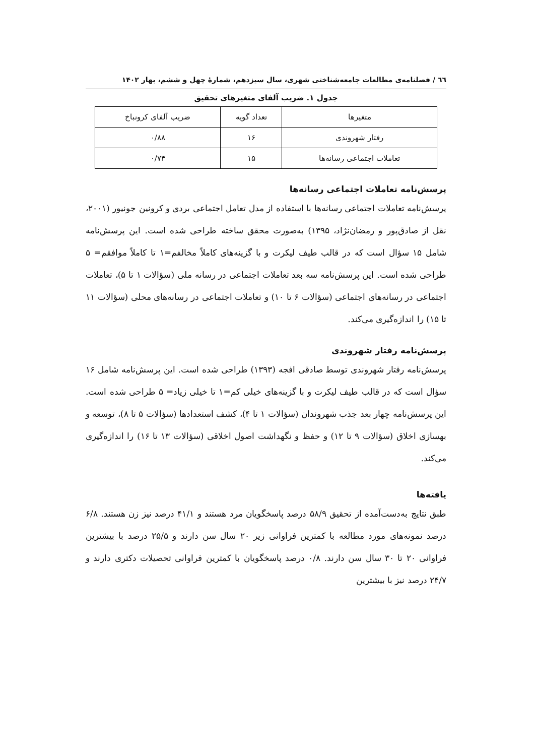٦٦ / فصلنامه‌ی مطالعات جامعه‌شناختی شهری، سال سیزدهم، شمارۀ چهل و ششم، بهار ۱۴۰۲
جدول ۱. ضریب آلفای متغیرهای تحقیق
| متغیرها | تعداد گویه | ضریب آلفای کرونباخ |
| رفتار شهروندی | ۱۶ | ۰/۸۸ |
| تعاملات اجتماعی رسانه‌ها | ۱۵ | ۰/۷۴ |
پرسش‌نامه تعاملات اجتماعی رسانه‌ها
پرسش‌نامه تعاملات اجتماعی رسانه‌ها با استفاده از مدل تعامل اجتماعی بردی و کرونین جونیور (۲۰۰۱، نقل از صادق‌پور و رمضان‌نژاد، ۱۳۹۵) به‌صورت محقق ساخته طراحی شده است. این پرسش‌نامه شامل ۱۵ سؤال است که در قالب طیف لیکرت و با گزینه‌های کاملاً مخالفم=۱ تا کاملاً موافقم= ۵ طراحی شده است. این پرسش‌نامه سه بعد تعاملات اجتماعی در رسانه ملی (سؤالات ۱ تا ۵)، تعاملات اجتماعی در رسانه‌های اجتماعی (سؤالات ۶ تا ۱۰) و تعاملات اجتماعی در رسانه‌های محلی (سؤالات ۱۱ تا ۱۵) را اندازه‌گیری می‌کند.
پرسش‌نامه رفتار شهروندی
پرسش‌نامه رفتار شهروندی توسط صادقی افجه (۱۳۹۳) طراحی شده است. این پرسش‌نامه شامل ۱۶ سؤال است که در قالب طیف لیکرت و با گزینه‌های خیلی کم=۱ تا خیلی زیاد= ۵ طراحی شده است. این پرسش‌نامه چهار بعد جذب شهروندان (سؤالات ۱ تا ۴)، کشف استعدادها (سؤالات ۵ تا ۸)، توسعه و بهسازی اخلاق (سؤالات ۹ تا ۱۲) و حفظ و نگهداشت اصول اخلاقی (سؤالات ۱۳ تا ۱۶) را اندازه‌گیری می‌کند.
یافته‌ها
طبق نتایج به‌دست‌آمده از تحقیق ۵۸/۹ درصد پاسخگویان مرد هستند و ۴۱/۱ درصد نیز زن هستند. ۶/۸ درصد نمونه‌های مورد مطالعه با کمترین فراوانی زیر ۲۰ سال سن دارند و ۲۵/۵ درصد با بیشترین فراوانی ۲۰ تا ۳۰ سال سن دارند. ۰/۸ درصد پاسخگویان با کمترین فراوانی تحصیلات دکتری دارند و ۲۴/۷ درصد نیز با بیشترین